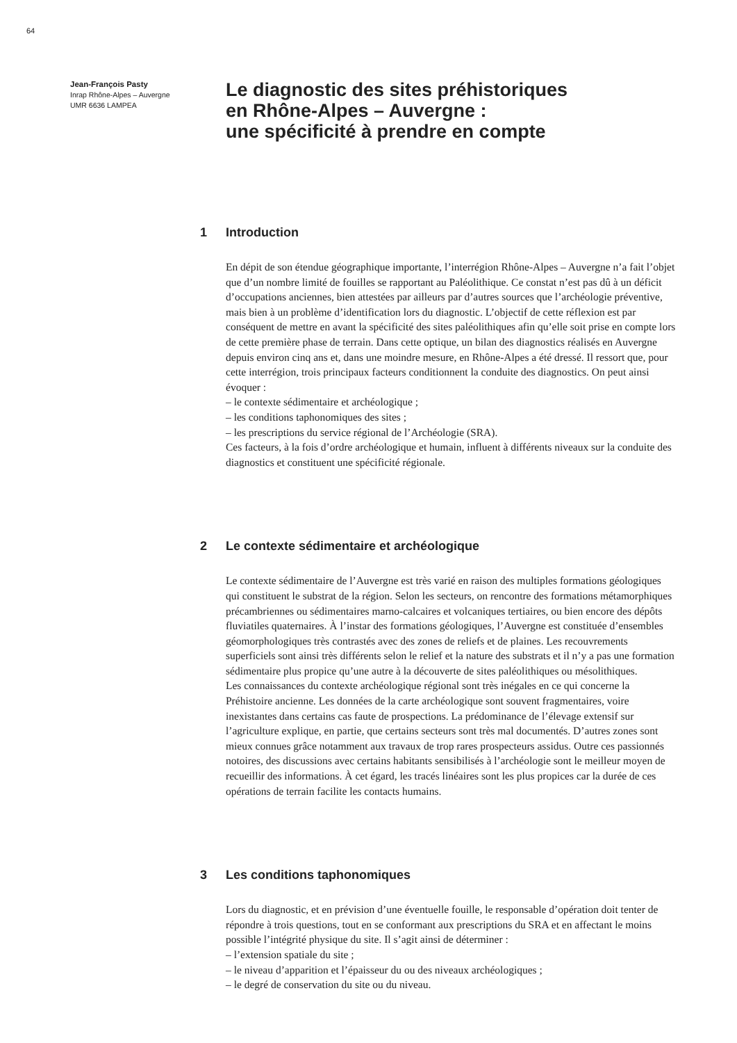64
Jean-François Pasty
Inrap Rhône-Alpes – Auvergne
UMR 6636 LAMPEA
Le diagnostic des sites préhistoriques
en Rhône-Alpes – Auvergne :
une spécificité à prendre en compte
1 Introduction
En dépit de son étendue géographique importante, l’interrégion Rhône-Alpes – Auvergne n’a fait l’objet que d’un nombre limité de fouilles se rapportant au Paléolithique. Ce constat n’est pas dû à un déficit d’occupations anciennes, bien attestées par ailleurs par d’autres sources que l’archéologie préventive, mais bien à un problème d’identification lors du diagnostic. L’objectif de cette réflexion est par conséquent de mettre en avant la spécificité des sites paléolithiques afin qu’elle soit prise en compte lors de cette première phase de terrain. Dans cette optique, un bilan des diagnostics réalisés en Auvergne depuis environ cinq ans et, dans une moindre mesure, en Rhône-Alpes a été dressé. Il ressort que, pour cette interrégion, trois principaux facteurs conditionnent la conduite des diagnostics. On peut ainsi évoquer :
– le contexte sédimentaire et archéologique ;
– les conditions taphonomiques des sites ;
– les prescriptions du service régional de l’Archéologie (SRA).
Ces facteurs, à la fois d’ordre archéologique et humain, influent à différents niveaux sur la conduite des diagnostics et constituent une spécificité régionale.
2 Le contexte sédimentaire et archéologique
Le contexte sédimentaire de l’Auvergne est très varié en raison des multiples formations géologiques qui constituent le substrat de la région. Selon les secteurs, on rencontre des formations métamorphiques précambriennes ou sédimentaires marno-calcaires et volcaniques tertiaires, ou bien encore des dépôts fluviatiles quaternaires. À l’instar des formations géologiques, l’Auvergne est constituée d’ensembles géomorphologiques très contrastés avec des zones de reliefs et de plaines. Les recouvrements superficiels sont ainsi très différents selon le relief et la nature des substrats et il n’y a pas une formation sédimentaire plus propice qu’une autre à la découverte de sites paléolithiques ou mésolithiques.
Les connaissances du contexte archéologique régional sont très inégales en ce qui concerne la Préhistoire ancienne. Les données de la carte archéologique sont souvent fragmentaires, voire inexistantes dans certains cas faute de prospections. La prédominance de l’élevage extensif sur l’agriculture explique, en partie, que certains secteurs sont très mal documentés. D’autres zones sont mieux connues grâce notamment aux travaux de trop rares prospecteurs assidus. Outre ces passionnés notoires, des discussions avec certains habitants sensibilisés à l’archéologie sont le meilleur moyen de recueillir des informations. À cet égard, les tracés linéaires sont les plus propices car la durée de ces opérations de terrain facilite les contacts humains.
3 Les conditions taphonomiques
Lors du diagnostic, et en prévision d’une éventuelle fouille, le responsable d’opération doit tenter de répondre à trois questions, tout en se conformant aux prescriptions du SRA et en affectant le moins possible l’intégrité physique du site. Il s’agit ainsi de déterminer :
– l’extension spatiale du site ;
– le niveau d’apparition et l’épaisseur du ou des niveaux archéologiques ;
– le degré de conservation du site ou du niveau.